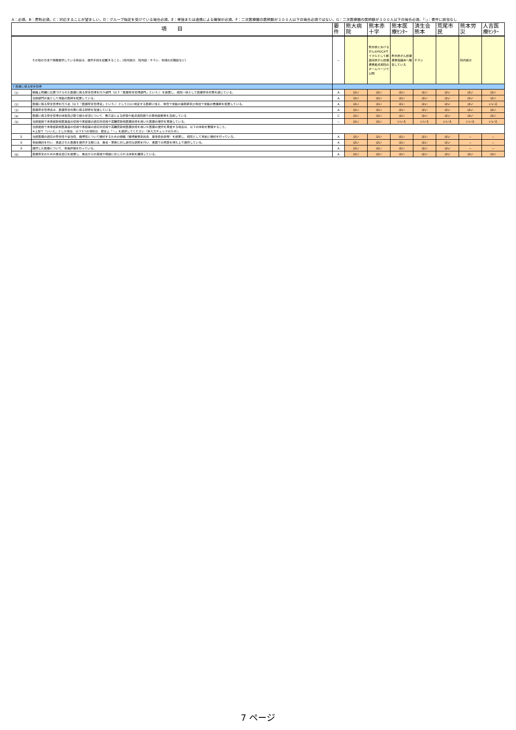A：必須、B：原則必須、C：対応することが望ましい、D：グループ指定を受けている場合必須、E：単独または連携による確保が必須、F：二次医療圏の医師数が３００人以下の場合必須ではない、G：二次医療圏の医師数が３００人以下の場合必須、「-」：要件に該当なし
| 項 目 | | 要件 | 熊大病院 | 熊本赤十字 | 熊本医療ｾﾝﾀｰ | 済生会熊本 | 荒尾市民 | 熊本労災 | 人吉医療ｾﾝﾀｰ |
| --- | --- | --- | --- | --- | --- | --- | --- | --- | --- |
| | その他の方法で情報提供している場合は、提供手段を記載すること。(院内掲示、院内誌・チラシ、地域の広報誌など) | － | | 熊本県におけるがんのPDCAサイクルとして都道府県がん診療連携拠点病院のホームページで公開 | 熊本県がん診療連携協議会へ報告している | チラシ | | 院内掲示 | |
| 7 医療に係る安全管理 | | | | | | | | | |
| （1） | 組織上明確に位置づけられた医療に係る安全管理を行う部門（以下「医療安全管理部門」という。）を設置し、病院一体として医療安全対策を講じている。 | A | はい | はい | はい | はい | はい | はい | はい |
| | 当該部門の長として常勤の医師を配置している。 | A | はい | はい | はい | はい | はい | はい | はい |
| （2） | 医療に係る安全管理を行う者（以下「医療安全管理者」という。）として(1)に規定する医師に加え、専任で常勤の薬剤師及び専従で常勤の看護師を配置している。 | A | はい | はい | はい | はい | はい | はい | いいえ |
| （3） | 医療安全管理者は、医療安全対策に係る研修を受講している。 | A | はい | はい | はい | はい | はい | はい | はい |
| （4） | 医療に係る安全管理の体制及び取り組み状況について、第三者による評価や拠点病院間での実地調査等を活用している | C | はい | はい | はい | はい | はい | はい | はい |
| （5） | 当該施設で未承認新規医薬品の使用や承認薬の適応外使用や高難度新規医療技術を用いた医療の提供を実施している。 | － | はい | はい | いいえ | いいえ | いいえ | いいえ | いいえ |
| | 当該施設で未承認新規医薬品の使用や承認薬の適応外使用や高難度新規医療技術を用いた医療の提供を実施する場合は、以下の体制を整備すること。 ※上段で「いいえ」とした場合、以下3つの項目は、便宜上「－」を選択してください（未入力チェックのため）。 | | | | | | | | |
| ① | 当該医療の適応の安全性や妥当性、倫理性について検討するための組織（倫理審査委員会、薬事委員会等）を設置し、病院として事前に検討を行っている。 | A | はい | はい | はい | はい | はい | － | － |
| ② | 事前検討を行い、承認された医療を提供する際には、患者・家族に対し適切な説明を行い、書面での同意を得た上で提供している。 | A | はい | はい | はい | はい | はい | － | － |
| ③ | 提供した医療について、事後評価を行っている。 | A | はい | はい | はい | はい | はい | － | － |
| （6） | 医療安全のための患者窓口を設置し、患者からの苦情や相談に応じられる体制を確保している。 | A | はい | はい | はい | はい | はい | はい | はい |
7 ページ